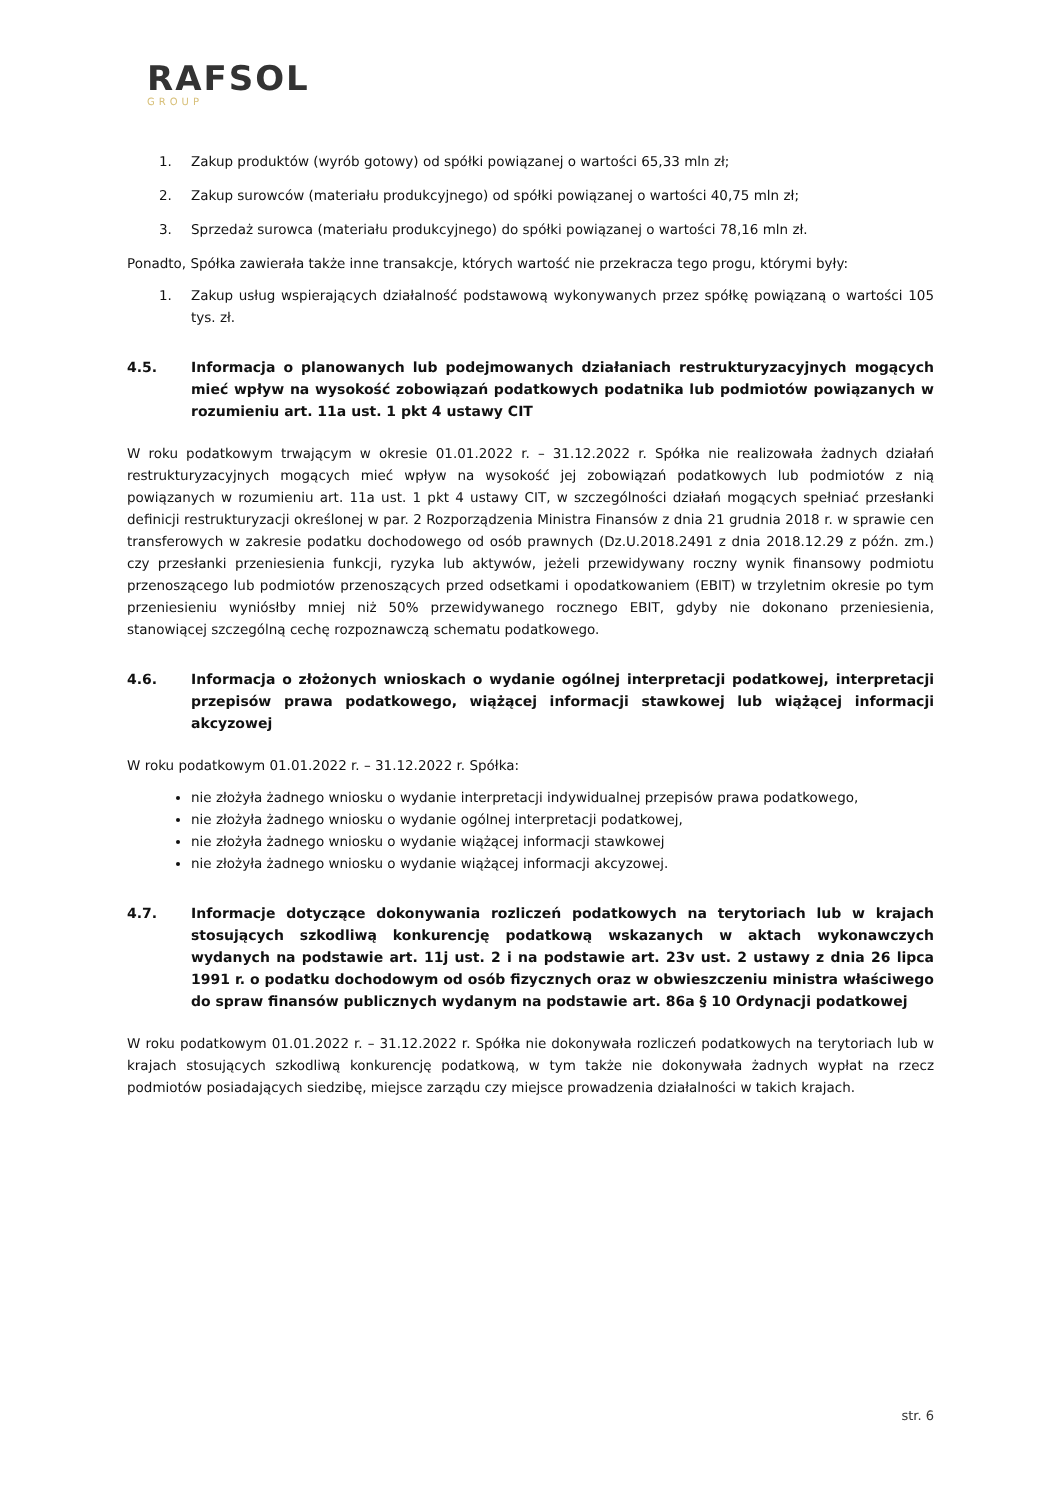RAFSOL
GROUP
1. Zakup produktów (wyrób gotowy) od spółki powiązanej o wartości 65,33 mln zł;
2. Zakup surowców (materiału produkcyjnego) od spółki powiązanej o wartości 40,75 mln zł;
3. Sprzedaż surowca (materiału produkcyjnego) do spółki powiązanej o wartości 78,16 mln zł.
Ponadto, Spółka zawierała także inne transakcje, których wartość nie przekracza tego progu, którymi były:
1. Zakup usług wspierających działalność podstawową wykonywanych przez spółkę powiązaną o wartości 105 tys. zł.
4.5. Informacja o planowanych lub podejmowanych działaniach restrukturyzacyjnych mogących mieć wpływ na wysokość zobowiązań podatkowych podatnika lub podmiotów powiązanych w rozumieniu art. 11a ust. 1 pkt 4 ustawy CIT
W roku podatkowym trwającym w okresie 01.01.2022 r. – 31.12.2022 r. Spółka nie realizowała żadnych działań restrukturyzacyjnych mogących mieć wpływ na wysokość jej zobowiązań podatkowych lub podmiotów z nią powiązanych w rozumieniu art. 11a ust. 1 pkt 4 ustawy CIT, w szczególności działań mogących spełniać przesłanki definicji restrukturyzacji określonej w par. 2 Rozporządzenia Ministra Finansów z dnia 21 grudnia 2018 r. w sprawie cen transferowych w zakresie podatku dochodowego od osób prawnych (Dz.U.2018.2491 z dnia 2018.12.29 z późn. zm.) czy przesłanki przeniesienia funkcji, ryzyka lub aktywów, jeżeli przewidywany roczny wynik finansowy podmiotu przenoszącego lub podmiotów przenoszących przed odsetkami i opodatkowaniem (EBIT) w trzyletnim okresie po tym przeniesieniu wyniósłby mniej niż 50% przewidywanego rocznego EBIT, gdyby nie dokonano przeniesienia, stanowiącej szczególną cechę rozpoznawczą schematu podatkowego.
4.6. Informacja o złożonych wnioskach o wydanie ogólnej interpretacji podatkowej, interpretacji przepisów prawa podatkowego, wiążącej informacji stawkowej lub wiążącej informacji akcyzowej
W roku podatkowym 01.01.2022 r. – 31.12.2022 r. Spółka:
nie złożyła żadnego wniosku o wydanie interpretacji indywidualnej przepisów prawa podatkowego,
nie złożyła żadnego wniosku o wydanie ogólnej interpretacji podatkowej,
nie złożyła żadnego wniosku o wydanie wiążącej informacji stawkowej
nie złożyła żadnego wniosku o wydanie wiążącej informacji akcyzowej.
4.7. Informacje dotyczące dokonywania rozliczeń podatkowych na terytoriach lub w krajach stosujących szkodliwą konkurencję podatkową wskazanych w aktach wykonawczych wydanych na podstawie art. 11j ust. 2 i na podstawie art. 23v ust. 2 ustawy z dnia 26 lipca 1991 r. o podatku dochodowym od osób fizycznych oraz w obwieszczeniu ministra właściwego do spraw finansów publicznych wydanym na podstawie art. 86a § 10 Ordynacji podatkowej
W roku podatkowym 01.01.2022 r. – 31.12.2022 r. Spółka nie dokonywała rozliczeń podatkowych na terytoriach lub w krajach stosujących szkodliwą konkurencję podatkową, w tym także nie dokonywała żadnych wypłat na rzecz podmiotów posiadających siedzibę, miejsce zarządu czy miejsce prowadzenia działalności w takich krajach.
str. 6